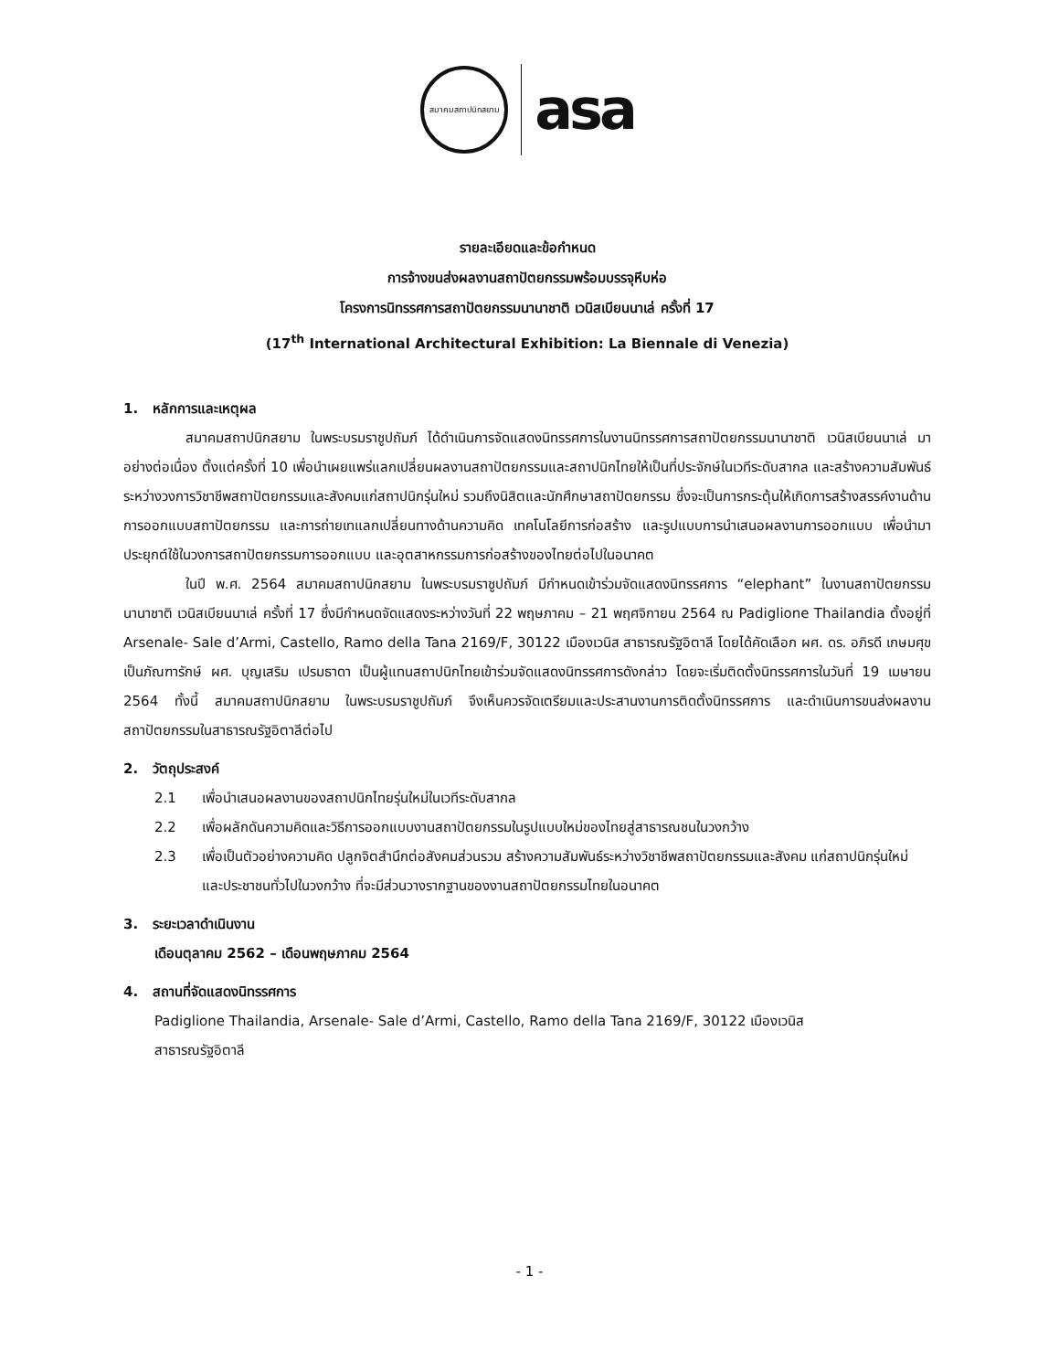สมาคมสถาปนิกสยาม
asa
รายละเอียดและข้อกำหนด
การจ้างขนส่งผลงานสถาปัตยกรรมพร้อมบรรจุหีบห่อ
โครงการนิทรรศการสถาปัตยกรรมนานาชาติ เวนิสเบียนนาเล่ ครั้งที่ 17
(17<sup>th</sup> International Architectural Exhibition: La Biennale di Venezia)
1. หลักการและเหตุผล
สมาคมสถาปนิกสยาม ในพระบรมราชูปถัมภ์ ได้ดำเนินการจัดแสดงนิทรรศการในงานนิทรรศการสถาปัตยกรรมนานาชาติ เวนิสเบียนนาเล่ มาอย่างต่อเนื่อง ตั้งแต่ครั้งที่ 10 เพื่อนำเผยแพร่แลกเปลี่ยนผลงานสถาปัตยกรรมและสถาปนิกไทยให้เป็นที่ประจักษ์ในเวทีระดับสากล และสร้างความสัมพันธ์ระหว่างวงการวิชาชีพสถาปัตยกรรมและสังคมแก่สถาปนิกรุ่นใหม่ รวมถึงนิสิตและนักศึกษาสถาปัตยกรรม ซึ่งจะเป็นการกระตุ้นให้เกิดการสร้างสรรค์งานด้านการออกแบบสถาปัตยกรรม และการถ่ายเทแลกเปลี่ยนทางด้านความคิด เทคโนโลยีการก่อสร้าง และรูปแบบการนำเสนอผลงานการออกแบบ เพื่อนำมาประยุกต์ใช้ในวงการสถาปัตยกรรมการออกแบบ และอุตสาหกรรมการก่อสร้างของไทยต่อไปในอนาคต
ในปี พ.ศ. 2564 สมาคมสถาปนิกสยาม ในพระบรมราชูปถัมภ์ มีกำหนดเข้าร่วมจัดแสดงนิทรรศการ “elephant” ในงานสถาปัตยกรรมนานาชาติ เวนิสเบียนนาเล่ ครั้งที่ 17 ซึ่งมีกำหนดจัดแสดงระหว่างวันที่ 22 พฤษภาคม – 21 พฤศจิกายน 2564 ณ Padiglione Thailandia ตั้งอยู่ที่ Arsenale- Sale d’Armi, Castello, Ramo della Tana 2169/F, 30122 เมืองเวนิส สาธารณรัฐอิตาลี โดยได้คัดเลือก ผศ. ดร. อภิรดี เกษมศุข เป็นภัณฑารักษ์ ผศ. บุญเสริม เปรมธาดา เป็นผู้แทนสถาปนิกไทยเข้าร่วมจัดแสดงนิทรรศการดังกล่าว โดยจะเริ่มติดตั้งนิทรรศการในวันที่ 19 เมษายน 2564 ทั้งนี้ สมาคมสถาปนิกสยาม ในพระบรมราชูปถัมภ์ จึงเห็นควรจัดเตรียมและประสานงานการติดตั้งนิทรรศการ และดำเนินการขนส่งผลงานสถาปัตยกรรมในสาธารณรัฐอิตาลีต่อไป
2. วัตถุประสงค์
2.1 เพื่อนำเสนอผลงานของสถาปนิกไทยรุ่นใหม่ในเวทีระดับสากล
2.2 เพื่อผลักดันความคิดและวิธีการออกแบบงานสถาปัตยกรรมในรูปแบบใหม่ของไทยสู่สาธารณชนในวงกว้าง
2.3 เพื่อเป็นตัวอย่างความคิด ปลูกจิตสำนึกต่อสังคมส่วนรวม สร้างความสัมพันธ์ระหว่างวิชาชีพสถาปัตยกรรมและสังคม แก่สถาปนิกรุ่นใหม่ และประชาชนทั่วไปในวงกว้าง ที่จะมีส่วนวางรากฐานของงานสถาปัตยกรรมไทยในอนาคต
3. ระยะเวลาดำเนินงาน
เดือนตุลาคม 2562 – เดือนพฤษภาคม 2564
4. สถานที่จัดแสดงนิทรรศการ
Padiglione Thailandia, Arsenale- Sale d’Armi, Castello, Ramo della Tana 2169/F, 30122 เมืองเวนิส
สาธารณรัฐอิตาลี
- 1 -